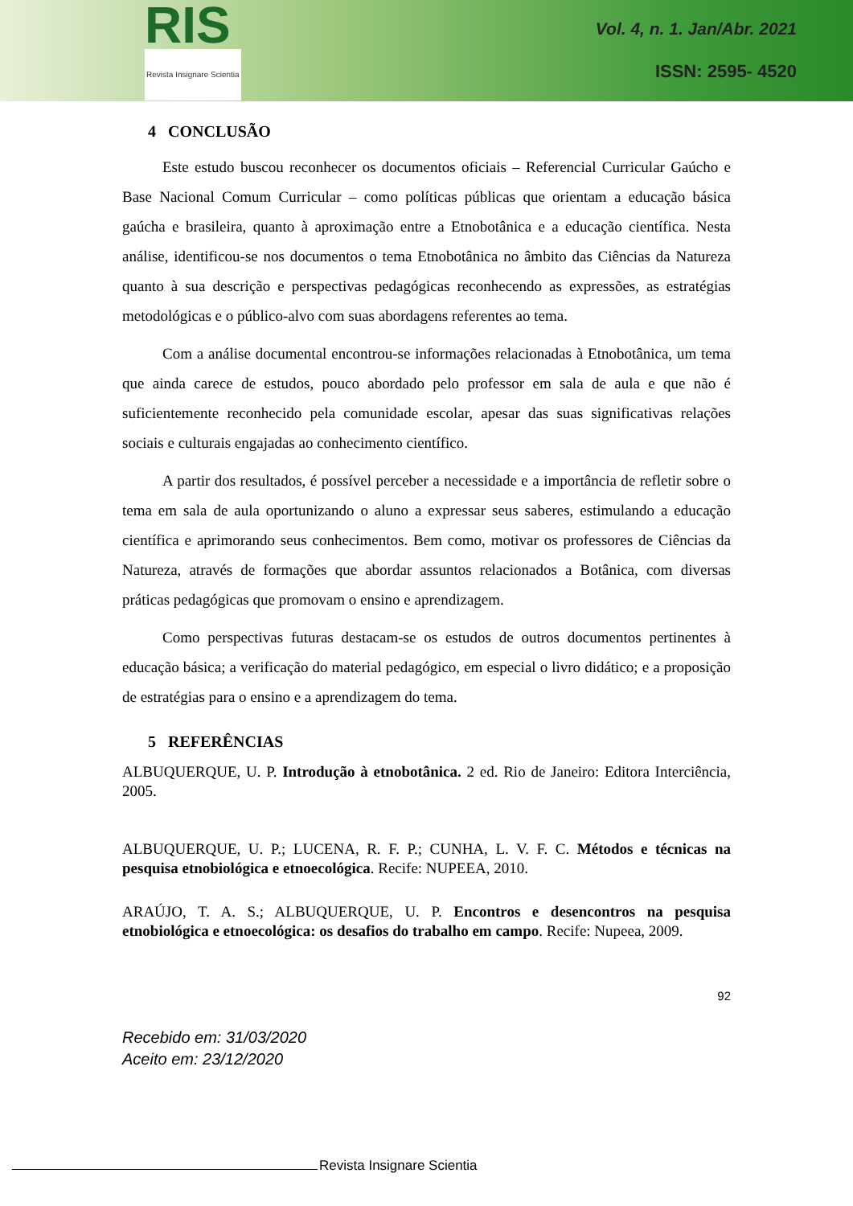RIS
Revista Insignare Scientia
Vol. 4, n. 1. Jan/Abr. 2021
ISSN: 2595- 4520
4 CONCLUSÃO
Este estudo buscou reconhecer os documentos oficiais – Referencial Curricular Gaúcho e Base Nacional Comum Curricular – como políticas públicas que orientam a educação básica gaúcha e brasileira, quanto à aproximação entre a Etnobotânica e a educação científica. Nesta análise, identificou-se nos documentos o tema Etnobotânica no âmbito das Ciências da Natureza quanto à sua descrição e perspectivas pedagógicas reconhecendo as expressões, as estratégias metodológicas e o público-alvo com suas abordagens referentes ao tema.
Com a análise documental encontrou-se informações relacionadas à Etnobotânica, um tema que ainda carece de estudos, pouco abordado pelo professor em sala de aula e que não é suficientemente reconhecido pela comunidade escolar, apesar das suas significativas relações sociais e culturais engajadas ao conhecimento científico.
A partir dos resultados, é possível perceber a necessidade e a importância de refletir sobre o tema em sala de aula oportunizando o aluno a expressar seus saberes, estimulando a educação científica e aprimorando seus conhecimentos. Bem como, motivar os professores de Ciências da Natureza, através de formações que abordar assuntos relacionados a Botânica, com diversas práticas pedagógicas que promovam o ensino e aprendizagem.
Como perspectivas futuras destacam-se os estudos de outros documentos pertinentes à educação básica; a verificação do material pedagógico, em especial o livro didático; e a proposição de estratégias para o ensino e a aprendizagem do tema.
5 REFERÊNCIAS
ALBUQUERQUE, U. P. Introdução à etnobotânica. 2 ed. Rio de Janeiro: Editora Interciência, 2005.
ALBUQUERQUE, U. P.; LUCENA, R. F. P.; CUNHA, L. V. F. C. Métodos e técnicas na pesquisa etnobiológica e etnoecológica. Recife: NUPEEA, 2010.
ARAÚJO, T. A. S.; ALBUQUERQUE, U. P. Encontros e desencontros na pesquisa etnobiológica e etnoecológica: os desafios do trabalho em campo. Recife: Nupeea, 2009.
92
Recebido em: 31/03/2020
Aceito em: 23/12/2020
Revista Insignare Scientia